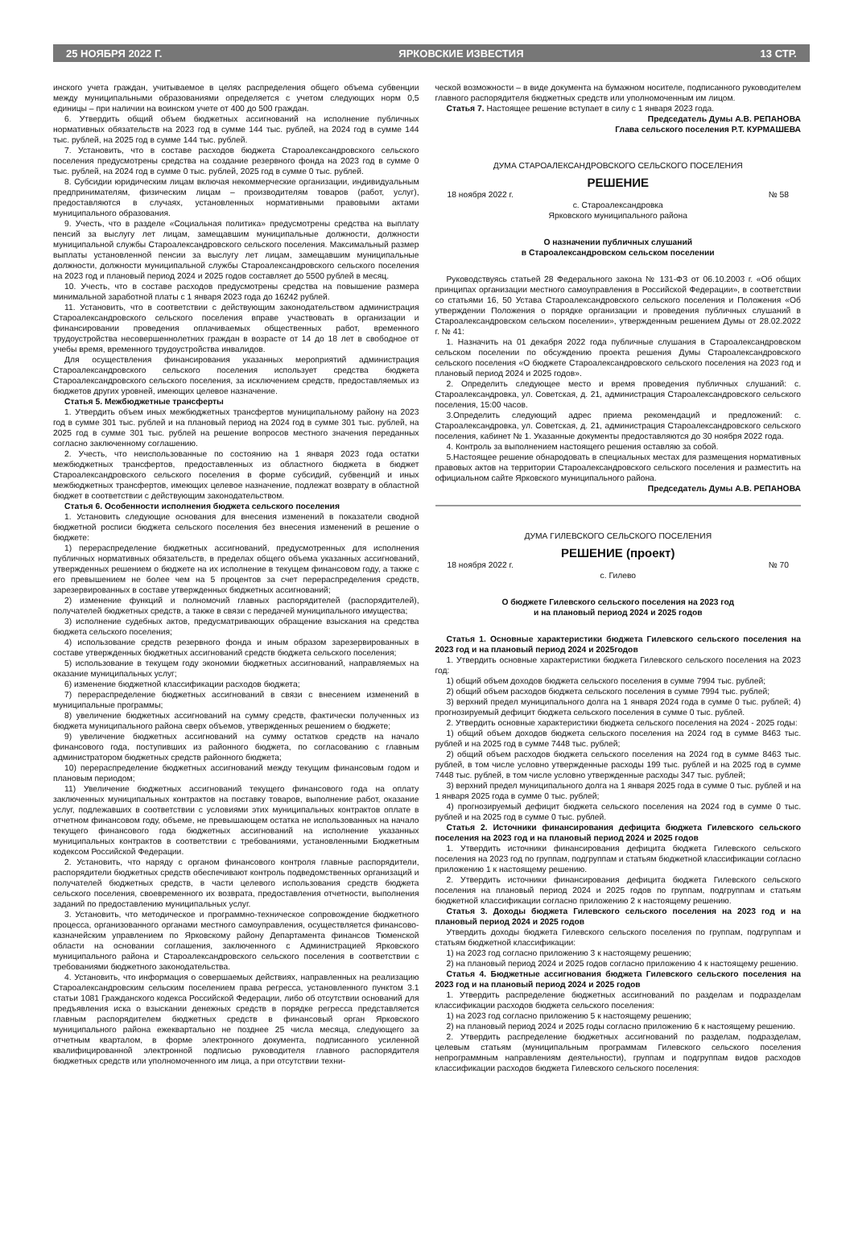25 НОЯБРЯ 2022 Г. ЯРКОВСКИЕ ИЗВЕСТИЯ 13 СТР.
инского учета граждан, учитываемое в целях распределения общего объема субвенции между муниципальными образованиями определяется с учетом следующих норм 0,5 единицы – при наличии на воинском учете от 400 до 500 граждан.
6. Утвердить общий объем бюджетных ассигнований на исполнение публичных нормативных обязательств на 2023 год в сумме 144 тыс. рублей, на 2024 год в сумме 144 тыс. рублей, на 2025 год в сумме 144 тыс. рублей.
7. Установить, что в составе расходов бюджета Староалександровского сельского поселения предусмотрены средства на создание резервного фонда на 2023 год в сумме 0 тыс. рублей, на 2024 год в сумме 0 тыс. рублей, 2025 год в сумме 0 тыс. рублей.
8. Субсидии юридическим лицам включая некоммерческие организации, индивидуальным предпринимателям, физическим лицам – производителям товаров (работ, услуг), предоставляются в случаях, установленных нормативными правовыми актами муниципального образования.
9. Учесть, что в разделе «Социальная политика» предусмотрены средства на выплату пенсий за выслугу лет лицам, замещавшим муниципальные должности, должности муниципальной службы Староалександровского сельского поселения. Максимальный размер выплаты установленной пенсии за выслугу лет лицам, замещавшим муниципальные должности, должности муниципальной службы Староалександровского сельского поселения на 2023 год и плановый период 2024 и 2025 годов составляет до 5500 рублей в месяц.
10. Учесть, что в составе расходов предусмотрены средства на повышение размера минимальной заработной платы с 1 января 2023 года до 16242 рублей.
11. Установить, что в соответствии с действующим законодательством администрация Староалександровского сельского поселения вправе участвовать в организации и финансировании проведения оплачиваемых общественных работ, временного трудоустройства несовершеннолетних граждан в возрасте от 14 до 18 лет в свободное от учебы время, временного трудоустройства инвалидов.
Для осуществления финансирования указанных мероприятий администрация Староалександровского сельского поселения использует средства бюджета Староалександровского сельского поселения, за исключением средств, предоставляемых из бюджетов других уровней, имеющих целевое назначение.
Статья 5. Межбюджетные трансферты
1. Утвердить объем иных межбюджетных трансфертов муниципальному району на 2023 год в сумме 301 тыс. рублей и на плановый период на 2024 год в сумме 301 тыс. рублей, на 2025 год в сумме 301 тыс. рублей на решение вопросов местного значения переданных согласно заключенному соглашению.
2. Учесть, что неиспользованные по состоянию на 1 января 2023 года остатки межбюджетных трансфертов, предоставленных из областного бюджета в бюджет Староалександровского сельского поселения в форме субсидий, субвенций и иных межбюджетных трансфертов, имеющих целевое назначение, подлежат возврату в областной бюджет в соответствии с действующим законодательством.
Статья 6. Особенности исполнения бюджета сельского поселения
1. Установить следующие основания для внесения изменений в показатели сводной бюджетной росписи бюджета сельского поселения без внесения изменений в решение о бюджете:
1) перераспределение бюджетных ассигнований, предусмотренных для исполнения публичных нормативных обязательств, в пределах общего объема указанных ассигнований, утвержденных решением о бюджете на их исполнение в текущем финансовом году, а также с его превышением не более чем на 5 процентов за счет перераспределения средств, зарезервированных в составе утвержденных бюджетных ассигнований;
2) изменение функций и полномочий главных распорядителей (распорядителей), получателей бюджетных средств, а также в связи с передачей муниципального имущества;
3) исполнение судебных актов, предусматривающих обращение взыскания на средства бюджета сельского поселения;
4) использование средств резервного фонда и иным образом зарезервированных в составе утвержденных бюджетных ассигнований средств бюджета сельского поселения;
5) использование в текущем году экономии бюджетных ассигнований, направляемых на оказание муниципальных услуг;
6) изменение бюджетной классификации расходов бюджета;
7) перераспределение бюджетных ассигнований в связи с внесением изменений в муниципальные программы;
8) увеличение бюджетных ассигнований на сумму средств, фактически полученных из бюджета муниципального района сверх объемов, утвержденных решением о бюджете;
9) увеличение бюджетных ассигнований на сумму остатков средств на начало финансового года, поступивших из районного бюджета, по согласованию с главным администратором бюджетных средств районного бюджета;
10) перераспределение бюджетных ассигнований между текущим финансовым годом и плановым периодом;
11) Увеличение бюджетных ассигнований текущего финансового года на оплату заключенных муниципальных контрактов на поставку товаров, выполнение работ, оказание услуг, подлежавших в соответствии с условиями этих муниципальных контрактов оплате в отчетном финансовом году, объеме, не превышающем остатка не использованных на начало текущего финансового года бюджетных ассигнований на исполнение указанных муниципальных контрактов в соответствии с требованиями, установленными Бюджетным кодексом Российской Федерации.
2. Установить, что наряду с органом финансового контроля главные распорядители, распорядители бюджетных средств обеспечивают контроль подведомственных организаций и получателей бюджетных средств, в части целевого использования средств бюджета сельского поселения, своевременного их возврата, предоставления отчетности, выполнения заданий по предоставлению муниципальных услуг.
3. Установить, что методическое и программно-техническое сопровождение бюджетного процесса, организованного органами местного самоуправления, осуществляется финансово-казначейским управлением по Ярковскому району Департамента финансов Тюменской области на основании соглашения, заключенного с Администрацией Ярковского муниципального района и Староалександровского сельского поселения в соответствии с требованиями бюджетного законодательства.
4. Установить, что информация о совершаемых действиях, направленных на реализацию Староалександровским сельским поселением права регресса, установленного пунктом 3.1 статьи 1081 Гражданского кодекса Российской Федерации, либо об отсутствии оснований для предъявления иска о взыскании денежных средств в порядке регресса представляется главным распорядителем бюджетных средств в финансовый орган Ярковского муниципального района ежеквартально не позднее 25 числа месяца, следующего за отчетным кварталом, в форме электронного документа, подписанного усиленной квалифицированной электронной подписью руководителя главного распорядителя бюджетных средств или уполномоченного им лица, а при отсутствии техни-
ческой возможности – в виде документа на бумажном носителе, подписанного руководителем главного распорядителя бюджетных средств или уполномоченным им лицом.
Статья 7. Настоящее решение вступает в силу с 1 января 2023 года.
Председатель Думы А.В. РЕПАНОВА
Глава сельского поселения Р.Т. КУРМАШЕВА
ДУМА СТАРОАЛЕКСАНДРОВСКОГО СЕЛЬСКОГО ПОСЕЛЕНИЯ
РЕШЕНИЕ
18 ноября 2022 г. № 58
с. Староалександровка
Ярковского муниципального района
О назначении публичных слушаний
в Староалександровском сельском поселении
Руководствуясь статьей 28 Федерального закона № 131-ФЗ от 06.10.2003 г. «Об общих принципах организации местного самоуправления в Российской Федерации», в соответствии со статьями 16, 50 Устава Староалександровского сельского поселения и Положения «Об утверждении Положения о порядке организации и проведения публичных слушаний в Староалександровском сельском поселении», утвержденным решением Думы от 28.02.2022 г. № 41:
1. Назначить на 01 декабря 2022 года публичные слушания в Староалександровском сельском поселении по обсуждению проекта решения Думы Староалександровского сельского поселения «О бюджете Староалександровского сельского поселения на 2023 год и плановый период 2024 и 2025 годов».
2. Определить следующее место и время проведения публичных слушаний: с. Староалександровка, ул. Советская, д. 21, администрация Староалександровского сельского поселения, 15:00 часов.
3.Определить следующий адрес приема рекомендаций и предложений: с. Староалександровка, ул. Советская, д. 21, администрация Староалександровского сельского поселения, кабинет № 1. Указанные документы предоставляются до 30 ноября 2022 года.
4. Контроль за выполнением настоящего решения оставляю за собой.
5.Настоящее решение обнародовать в специальных местах для размещения нормативных правовых актов на территории Староалександровского сельского поселения и разместить на официальном сайте Ярковского муниципального района.
Председатель Думы А.В. РЕПАНОВА
ДУМА ГИЛЕВСКОГО СЕЛЬСКОГО ПОСЕЛЕНИЯ
РЕШЕНИЕ (проект)
18 ноября 2022 г. № 70
с. Гилево
О бюджете Гилевского сельского поселения на 2023 год
и на плановый период 2024 и 2025 годов
Статья 1. Основные характеристики бюджета Гилевского сельского поселения на 2023 год и на плановый период 2024 и 2025годов
1. Утвердить основные характеристики бюджета Гилевского сельского поселения на 2023 год:
1) общий объем доходов бюджета сельского поселения в сумме 7994 тыс. рублей;
2) общий объем расходов бюджета сельского поселения в сумме 7994 тыс. рублей;
3) верхний предел муниципального долга на 1 января 2024 года в сумме 0 тыс. рублей; 4) прогнозируемый дефицит бюджета сельского поселения в сумме 0 тыс. рублей.
2. Утвердить основные характеристики бюджета сельского поселения на 2024 - 2025 годы:
1) общий объем доходов бюджета сельского поселения на 2024 год в сумме 8463 тыс. рублей и на 2025 год в сумме 7448 тыс. рублей;
2) общий объем расходов бюджета сельского поселения на 2024 год в сумме 8463 тыс. рублей, в том числе условно утвержденные расходы 199 тыс. рублей и на 2025 год в сумме 7448 тыс. рублей, в том числе условно утвержденные расходы 347 тыс. рублей;
3) верхний предел муниципального долга на 1 января 2025 года в сумме 0 тыс. рублей и на 1 января 2025 года в сумме 0 тыс. рублей;
4) прогнозируемый дефицит бюджета сельского поселения на 2024 год в сумме 0 тыс. рублей и на 2025 год в сумме 0 тыс. рублей.
Статья 2. Источники финансирования дефицита бюджета Гилевского сельского поселения на 2023 год и на плановый период 2024 и 2025 годов
1. Утвердить источники финансирования дефицита бюджета Гилевского сельского поселения на 2023 год по группам, подгруппам и статьям бюджетной классификации согласно приложению 1 к настоящему решению.
2. Утвердить источники финансирования дефицита бюджета Гилевского сельского поселения на плановый период 2024 и 2025 годов по группам, подгруппам и статьям бюджетной классификации согласно приложению 2 к настоящему решению.
Статья 3. Доходы бюджета Гилевского сельского поселения на 2023 год и на плановый период 2024 и 2025 годов
Утвердить доходы бюджета Гилевского сельского поселения по группам, подгруппам и статьям бюджетной классификации:
1) на 2023 год согласно приложению 3 к настоящему решению;
2) на плановый период 2024 и 2025 годов согласно приложению 4 к настоящему решению.
Статья 4. Бюджетные ассигнования бюджета Гилевского сельского поселения на 2023 год и на плановый период 2024 и 2025 годов
1. Утвердить распределение бюджетных ассигнований по разделам и подразделам классификации расходов бюджета сельского поселения:
1) на 2023 год согласно приложению 5 к настоящему решению;
2) на плановый период 2024 и 2025 годы согласно приложению 6 к настоящему решению.
2. Утвердить распределение бюджетных ассигнований по разделам, подразделам, целевым статьям (муниципальным программам Гилевского сельского поселения непрограммным направлениям деятельности), группам и подгруппам видов расходов классификации расходов бюджета Гилевского сельского поселения: